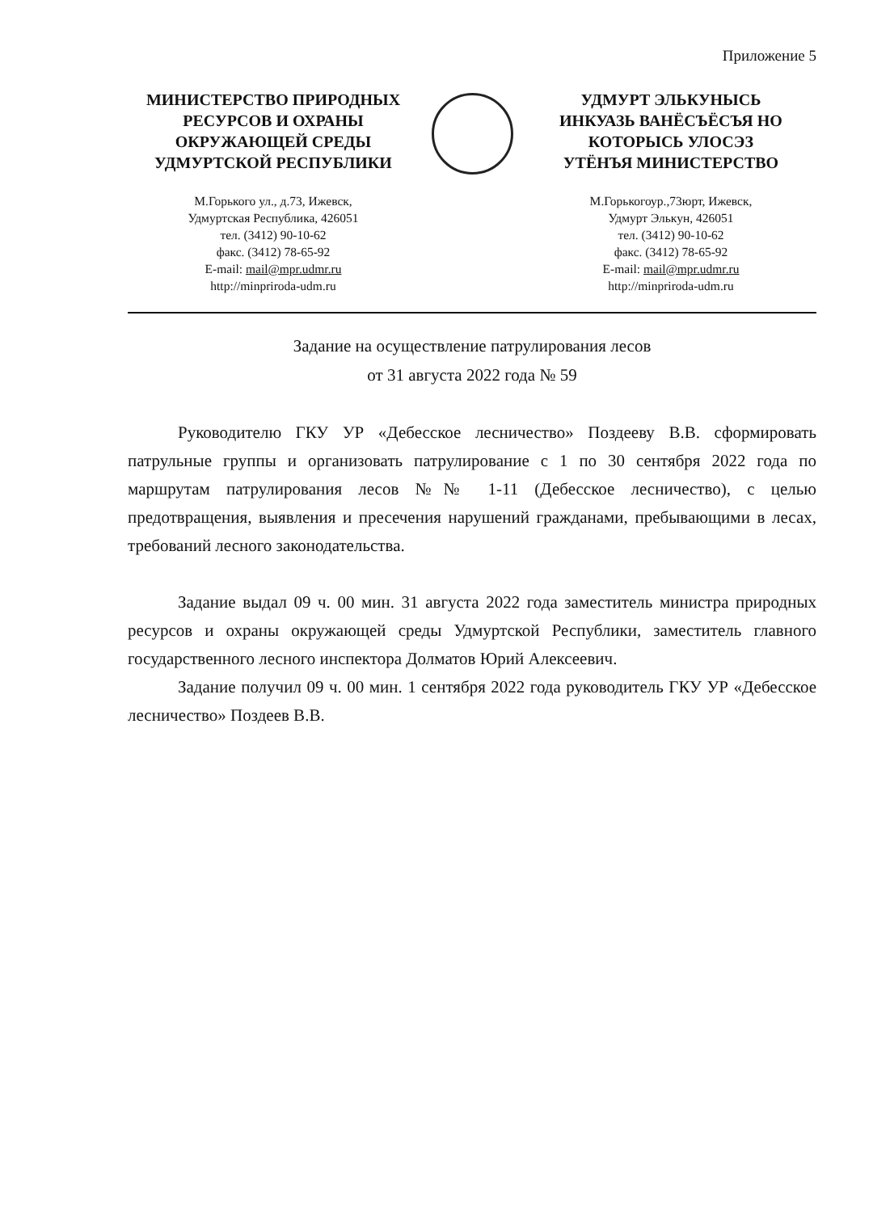Приложение 5
МИНИСТЕРСТВО ПРИРОДНЫХ
РЕСУРСОВ И ОХРАНЫ
ОКРУЖАЮЩЕЙ СРЕДЫ
УДМУРТСКОЙ РЕСПУБЛИКИ
М.Горького ул., д.73, Ижевск,
Удмуртская Республика, 426051
тел. (3412) 90-10-62
факс. (3412) 78-65-92
E-mail: mail@mpr.udmr.ru
http://minpriroda-udm.ru
УДМУРТ ЭЛЬКУНЫСЬ
ИНКУАЗЬ ВАНЁСЪЁСЪЯ НО
КОТОРЫСЬ УЛОСЭЗ
УТЁНЪЯ МИНИСТЕРСТВО
М.Горькогоур.,73юрт, Ижевск,
Удмурт Элькун, 426051
тел. (3412) 90-10-62
факс. (3412) 78-65-92
E-mail: mail@mpr.udmr.ru
http://minpriroda-udm.ru
Задание на осуществление патрулирования лесов
от 31 августа 2022 года № 59
Руководителю ГКУ УР «Дебесское лесничество» Поздееву В.В. сформировать патрульные группы и организовать патрулирование с 1 по 30 сентября 2022 года по маршрутам патрулирования лесов №№ 1-11 (Дебесское лесничество), с целью предотвращения, выявления и пресечения нарушений гражданами, пребывающими в лесах, требований лесного законодательства.
Задание выдал 09 ч. 00 мин. 31 августа 2022 года заместитель министра природных ресурсов и охраны окружающей среды Удмуртской Республики, заместитель главного государственного лесного инспектора Долматов Юрий Алексеевич.
Задание получил 09 ч. 00 мин. 1 сентября 2022 года руководитель ГКУ УР «Дебесское лесничество» Поздеев В.В.